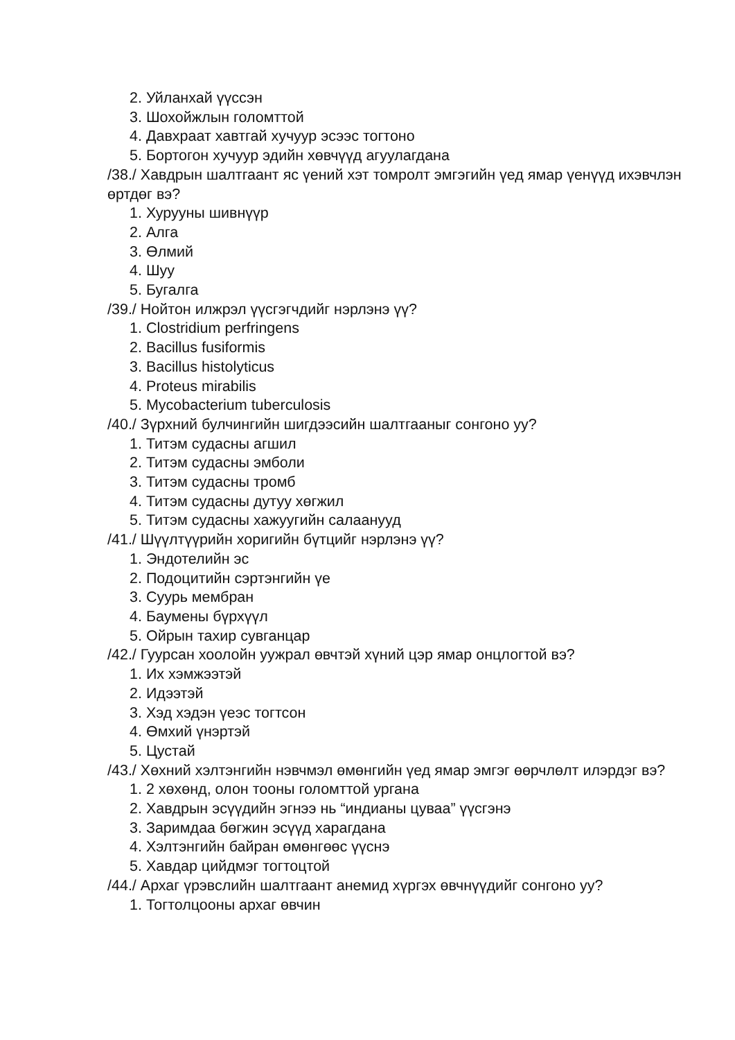2. Уйланхай үүссэн
3. Шохойжлын голомттой
4. Давхраат хавтгай хучуур эсээс тогтоно
5. Бортогон хучуур эдийн хөвчүүд агуулагдана
/38./ Хавдрын шалтгаант яс үений хэт томролт эмгэгийн үед ямар үенүүд ихэвчлэн өртдөг вэ?
1. Хурууны шивнүүр
2. Алга
3. Өлмий
4. Шуу
5. Бугалга
/39./ Нойтон илжрэл үүсгэгчдийг нэрлэнэ үү?
1. Clostridium perfringens
2. Bacillus fusiformis
3. Bacillus histolyticus
4. Proteus mirabilis
5. Mycobacterium tuberculosis
/40./ Зүрхний булчингийн шигдээсийн шалтгааныг сонгоно уу?
1. Титэм судасны агшил
2. Титэм судасны эмболи
3. Титэм судасны тромб
4. Титэм судасны дутуу хөгжил
5. Титэм судасны хажуугийн салаанууд
/41./ Шүүлтүүрийн хоригийн бүтцийг нэрлэнэ үү?
1. Эндотелийн эс
2. Подоцитийн сэртэнгийн үе
3. Суурь мембран
4. Баумены бүрхүүл
5. Ойрын тахир сувганцар
/42./ Гуурсан хоолойн уужрал өвчтэй хүний цэр ямар онцлогтой вэ?
1. Их хэмжээтэй
2. Идээтэй
3. Хэд хэдэн үеэс тогтсон
4. Өмхий үнэртэй
5. Цустай
/43./ Хөхний хэлтэнгийн нэвчмэл өмөнгийн үед ямар эмгэг өөрчлөлт илэрдэг вэ?
1. 2 хөхөнд, олон тооны голомттой ургана
2. Хавдрын эсүүдийн эгнээ нь “индианы цуваа” үүсгэнэ
3. Заримдаа бөгжин эсүүд харагдана
4. Хэлтэнгийн байран өмөнгөөс үүснэ
5. Хавдар цийдмэг тогтоцтой
/44./ Архаг үрэвслийн шалтгаант анемид хүргэх өвчнүүдийг сонгоно уу?
1. Тогтолцооны архаг өвчин